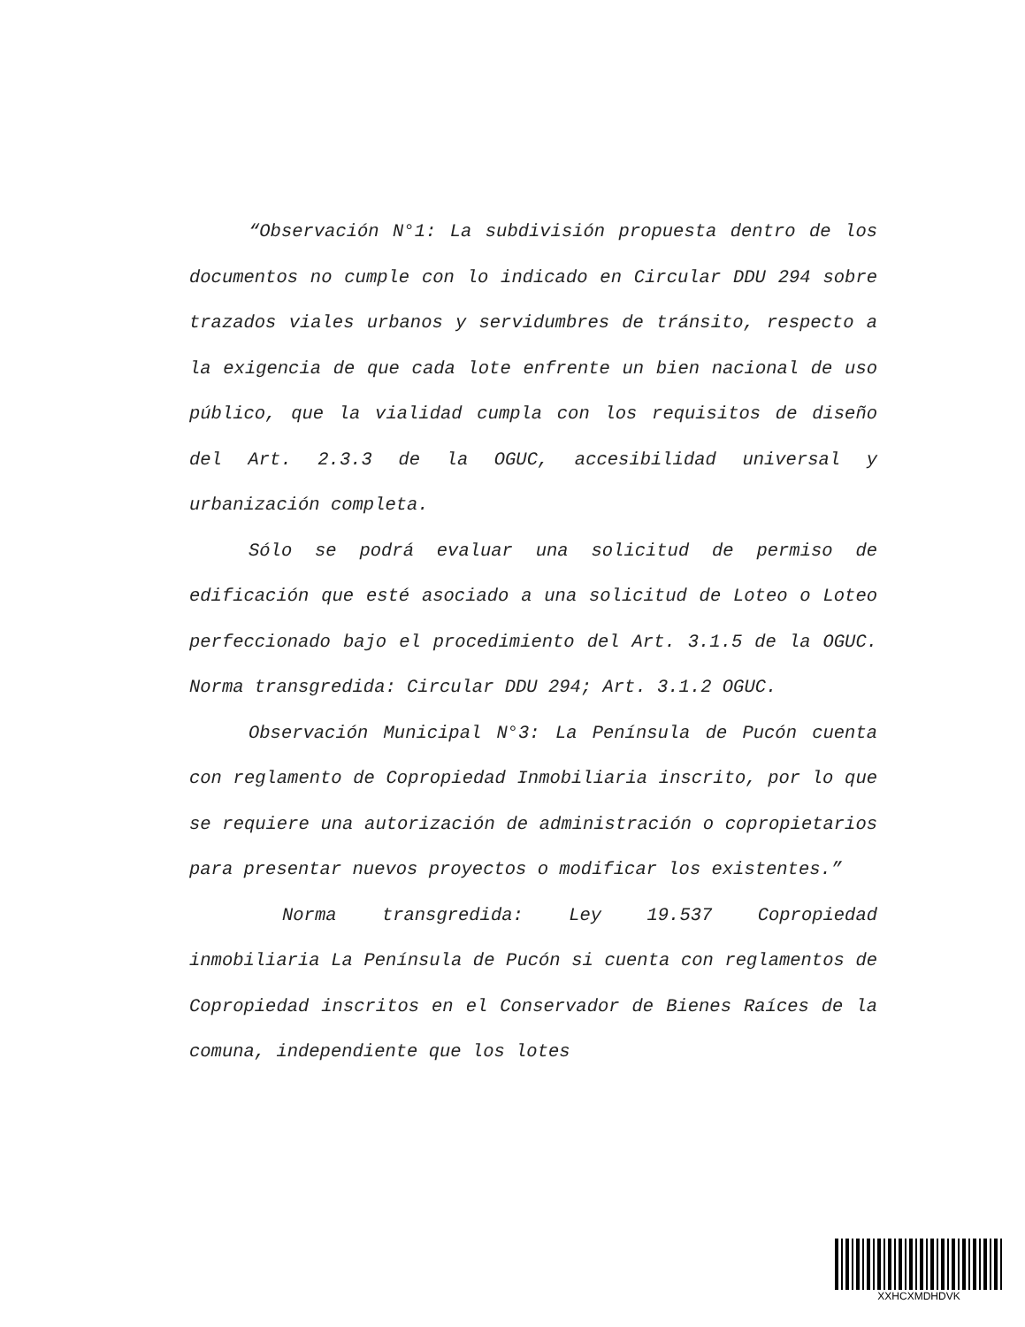“Observación N°1: La subdivisión propuesta dentro de los documentos no cumple con lo indicado en Circular DDU 294 sobre trazados viales urbanos y servidumbres de tránsito, respecto a la exigencia de que cada lote enfrente un bien nacional de uso público, que la vialidad cumpla con los requisitos de diseño del Art. 2.3.3 de la OGUC, accesibilidad universal y urbanización completa.
Sólo se podrá evaluar una solicitud de permiso de edificación que esté asociado a una solicitud de Loteo o Loteo perfeccionado bajo el procedimiento del Art. 3.1.5 de la OGUC. Norma transgredida: Circular DDU 294; Art. 3.1.2 OGUC.
Observación Municipal N°3: La Península de Pucón cuenta con reglamento de Copropiedad Inmobiliaria inscrito, por lo que se requiere una autorización de administración o copropietarios para presentar nuevos proyectos o modificar los existentes.”
Norma transgredida: Ley 19.537 Copropiedad inmobiliaria La Península de Pucón si cuenta con reglamentos de Copropiedad inscritos en el Conservador de Bienes Raíces de la comuna, independiente que los lotes
XXHCXMDHDVK